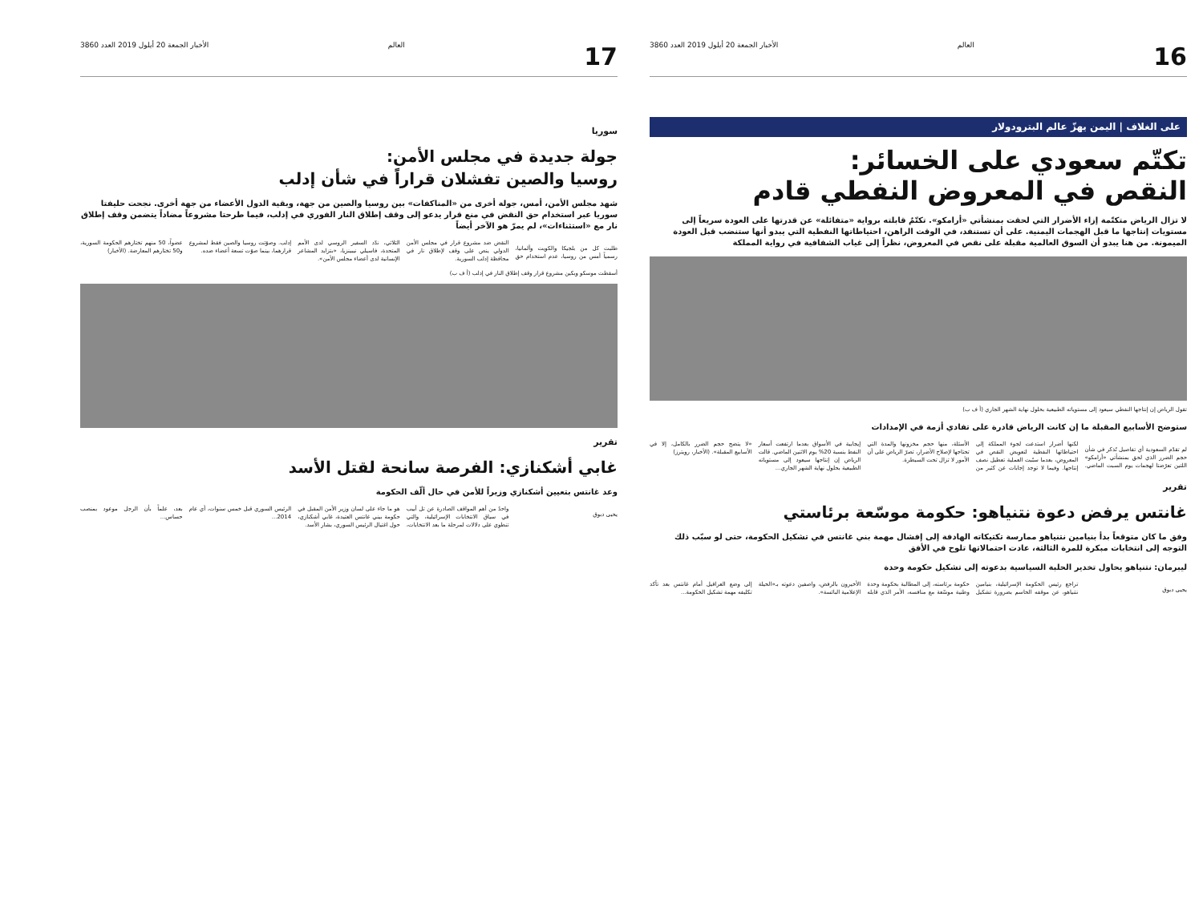16 العالم الأخبار الجمعة 20 أيلول 2019 العدد 3860
على الغلاف | اليمن يهزّ عالم البترودولار
تكتّم سعودي على الخسائر:
النقص في المعروض النفطي قادم
لا تزال الرياض متكتّمة إزاء الأضرار التي لحقت بمنشأتي «أرامكو». تكتّمٌ قابلته برواية «متفائلة» عن قدرتها على العودة سريعاً إلى مستويات إنتاجها ما قبل الهجمات اليمنية. على أن تستنفد، في الوقت الراهن، احتياطاتها النفطية التي يبدو أنها ستنضب قبل العودة الميمونة. من هنا يبدو أن السوق العالمية مقبلة على نقص في المعروض، نظراً إلى غياب الشفافية في رواية المملكة
تقول الرياض إن إنتاجها النفطي سيعود إلى مستوياته الطبيعية بحلول نهاية الشهر الجاري (أ ف ب)
ستوضح الأسابيع المقبلة ما إن كانت الرياض قادرة على تفادي أزمة في الإمدادات
لم تقدّم السعودية أي تفاصيل تُذكر في شأن حجم الضرر الذي لحق بمنشأتي «أرامكو» اللتين تعرّضتا لهجمات يوم السبت الماضي. لكنها أضرار استدعت لجوء المملكة إلى احتياطاتها النفطية لتعويض النقص في المعروض، بعدما سبّبت العملية تعطيل نصف إنتاجها. وفيما لا توجد إجابات عن كثير من الأسئلة، منها حجم مخزونها والمدة التي تحتاجها لإصلاح الأضرار، تصرّ الرياض على أن الأمور لا تزال تحت السيطرة.
إيجابية في الأسواق بعدما ارتفعت أسعار النفط بنسبة 20% يوم الاثنين الماضي. قالت الرياض إن إنتاجها سيعود إلى مستوياته الطبيعية بحلول نهاية الشهر الجاري...
«لا يتضح حجم الضرر بالكامل، إلا في الأسابيع المقبلة». (الأخبار، رويترز)
تقرير
غانتس يرفض دعوة نتنياهو: حكومة موسّعة برئاستي
وفق ما كان متوقعاً بدأ بنيامين نتنياهو ممارسة تكتيكاته الهادفة إلى إفشال مهمة بني غانتس في تشكيل الحكومة، حتى لو سبّب ذلك التوجه إلى انتخابات مبكرة للمرة الثالثة، عادت احتمالاتها تلوح في الأفق
ليبرمان: نتنياهو يحاول تخدير الحلبة السياسية بدعوته إلى تشكيل حكومة وحدة
يحيى دبوق
تراجع رئيس الحكومة الإسرائيلية، بنيامين نتنياهو، عن موقفه الحاسم بضرورة تشكيل حكومة برئاسته، إلى المطالبة بحكومة وحدة وطنية موسّعة مع منافسه، الأمر الذي قابله الأخيرون بالرفض، واصفين دعوته بـ«الحيلة الإعلامية البائسة».
إلى وضع العراقيل أمام غانتس بعد تأكد تكليفه مهمة تشكيل الحكومة...
17 العالم الأخبار الجمعة 20 أيلول 2019 العدد 3860
سوريا
جولة جديدة في مجلس الأمن:
روسيا والصين تفشلان قراراً في شأن إدلب
شهد مجلس الأمن، أمس، جولة أخرى من «المناكفات» بين روسيا والصين من جهة، وبقية الدول الأعضاء من جهة أخرى. نجحت حليفتا سوريا عبر استخدام حق النقض في منع قرار يدعو إلى وقف إطلاق النار الفوري في إدلب، فيما طرحتا مشروعاً مضاداً يتضمن وقف إطلاق نار مع «استثناءات»، لم يمرّ هو الآخر أيضاً
طلبت كل من بلجيكا والكويت وألمانيا، رسمياً أمس من روسيا، عدم استخدام حق النقض ضد مشروع قرار في مجلس الأمن الدولي ينص على وقف لإطلاق نار في محافظة إدلب السورية.
الثلاثي، ندّد السفير الروسي لدى الأمم المتحدة، فاسيلي نيبينزيا، «بتزايد المشاعر الإنسانية لدى أعضاء مجلس الأمن».
إدلب. وصوّتت روسيا والصين فقط لمشروع قرارهما، بينما صوّت تسعة أعضاء ضده.
عضواً، 50 منهم تختارهم الحكومة السورية، و50 تختارهم المعارضة. (الأخبار)
أسقطت موسكو وبكين مشروع قرار وقف إطلاق النار في إدلب (أ ف ب)
تقرير
غابي أشكنازي: الفرصة سانحة لقتل الأسد
وعد غانتس بتعيين أشكنازي وزيراً للأمن في حال ألّف الحكومة
يحيى دبوق
واحدٌ من أهم المواقف الصادرة عن تل أبيب في سياق الانتخابات الإسرائيلية، والتي تنطوي على دلالات لمرحلة ما بعد الانتخابات، هو ما جاء على لسان وزير الأمن المقبل في حكومة بيني غانتس العتيدة، غابي أشكنازي، حول اغتيال الرئيس السوري، بشار الأسد.
الرئيس السوري قبل خمس سنوات، أي عام 2014...
بعد، علماً بأن الرجل موعود بمنصب حساس...